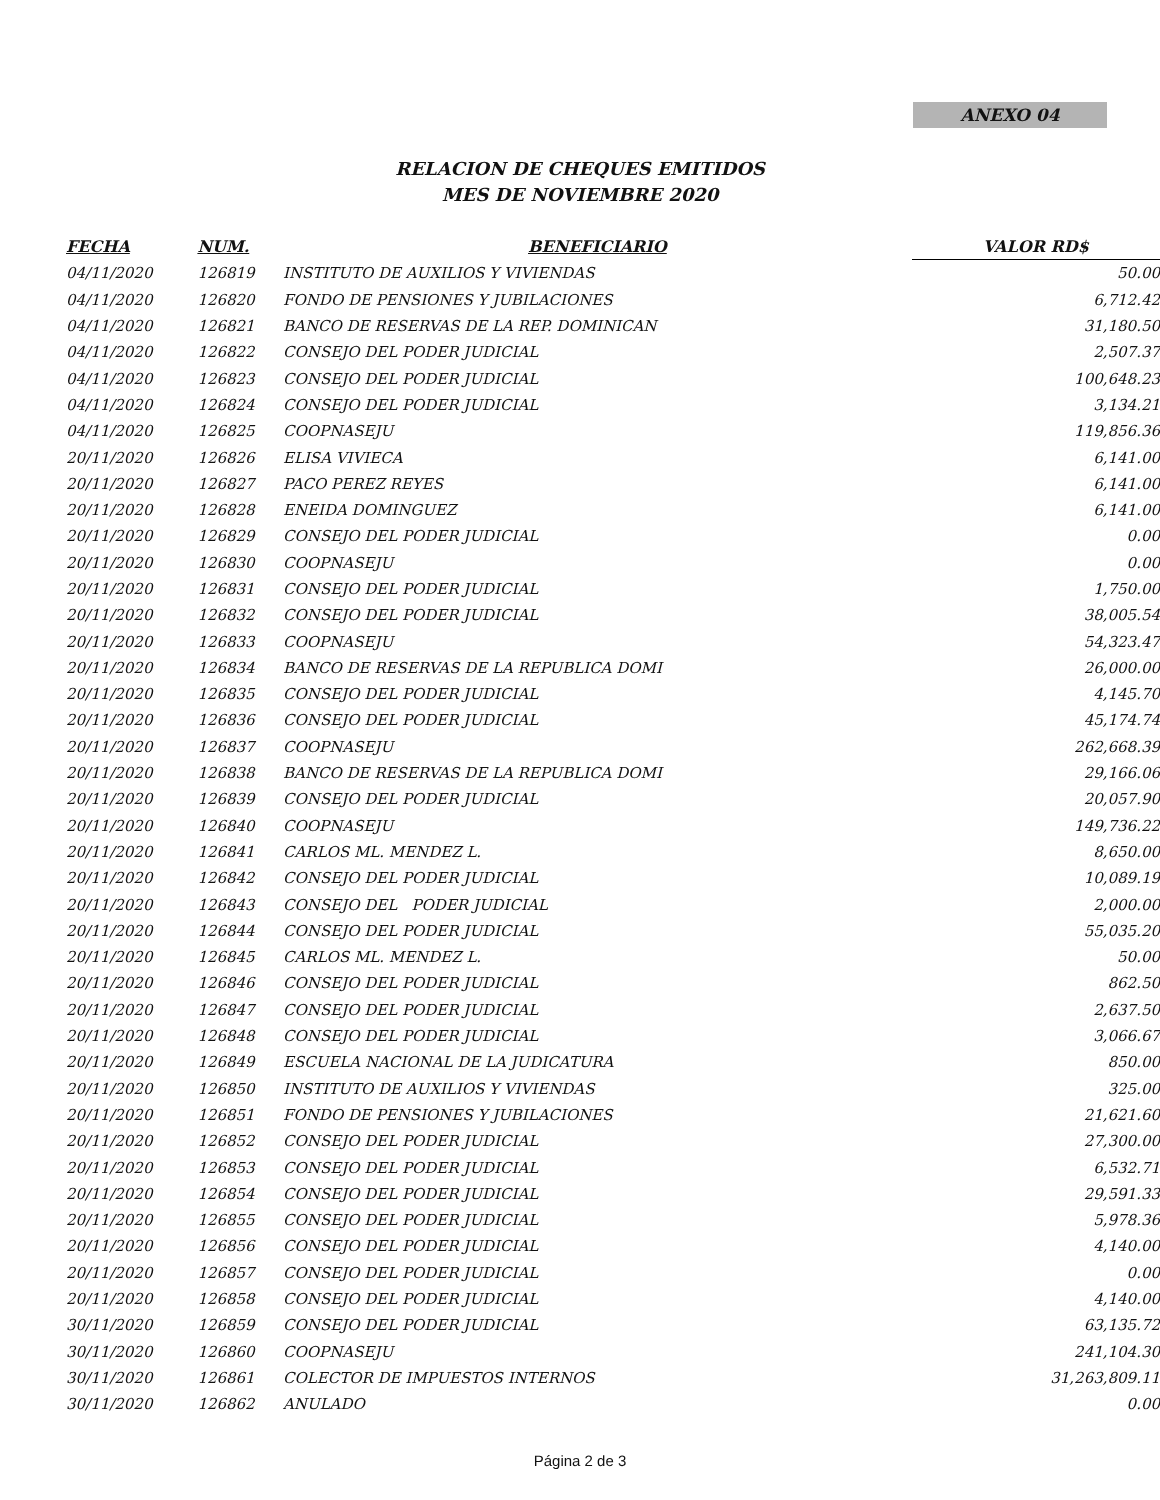ANEXO 04
RELACION DE CHEQUES EMITIDOS
MES DE NOVIEMBRE 2020
| FECHA | NUM. | BENEFICIARIO | VALOR RD$ |
| --- | --- | --- | --- |
| 04/11/2020 | 126819 | INSTITUTO DE AUXILIOS Y VIVIENDAS | 50.00 |
| 04/11/2020 | 126820 | FONDO DE PENSIONES Y JUBILACIONES | 6,712.42 |
| 04/11/2020 | 126821 | BANCO DE RESERVAS DE LA REP. DOMINICAN | 31,180.50 |
| 04/11/2020 | 126822 | CONSEJO DEL PODER JUDICIAL | 2,507.37 |
| 04/11/2020 | 126823 | CONSEJO DEL PODER JUDICIAL | 100,648.23 |
| 04/11/2020 | 126824 | CONSEJO DEL PODER JUDICIAL | 3,134.21 |
| 04/11/2020 | 126825 | COOPNASEJU | 119,856.36 |
| 20/11/2020 | 126826 | ELISA VIVIECA | 6,141.00 |
| 20/11/2020 | 126827 | PACO PEREZ REYES | 6,141.00 |
| 20/11/2020 | 126828 | ENEIDA DOMINGUEZ | 6,141.00 |
| 20/11/2020 | 126829 | CONSEJO DEL PODER JUDICIAL | 0.00 |
| 20/11/2020 | 126830 | COOPNASEJU | 0.00 |
| 20/11/2020 | 126831 | CONSEJO DEL PODER JUDICIAL | 1,750.00 |
| 20/11/2020 | 126832 | CONSEJO DEL PODER JUDICIAL | 38,005.54 |
| 20/11/2020 | 126833 | COOPNASEJU | 54,323.47 |
| 20/11/2020 | 126834 | BANCO DE RESERVAS DE LA REPUBLICA DOMI | 26,000.00 |
| 20/11/2020 | 126835 | CONSEJO DEL PODER JUDICIAL | 4,145.70 |
| 20/11/2020 | 126836 | CONSEJO DEL PODER JUDICIAL | 45,174.74 |
| 20/11/2020 | 126837 | COOPNASEJU | 262,668.39 |
| 20/11/2020 | 126838 | BANCO DE RESERVAS DE LA REPUBLICA DOMI | 29,166.06 |
| 20/11/2020 | 126839 | CONSEJO DEL PODER JUDICIAL | 20,057.90 |
| 20/11/2020 | 126840 | COOPNASEJU | 149,736.22 |
| 20/11/2020 | 126841 | CARLOS ML. MENDEZ L. | 8,650.00 |
| 20/11/2020 | 126842 | CONSEJO DEL PODER JUDICIAL | 10,089.19 |
| 20/11/2020 | 126843 | CONSEJO DEL PODER JUDICIAL | 2,000.00 |
| 20/11/2020 | 126844 | CONSEJO DEL PODER JUDICIAL | 55,035.20 |
| 20/11/2020 | 126845 | CARLOS ML. MENDEZ L. | 50.00 |
| 20/11/2020 | 126846 | CONSEJO DEL PODER JUDICIAL | 862.50 |
| 20/11/2020 | 126847 | CONSEJO DEL PODER JUDICIAL | 2,637.50 |
| 20/11/2020 | 126848 | CONSEJO DEL PODER JUDICIAL | 3,066.67 |
| 20/11/2020 | 126849 | ESCUELA NACIONAL DE LA JUDICATURA | 850.00 |
| 20/11/2020 | 126850 | INSTITUTO DE AUXILIOS Y VIVIENDAS | 325.00 |
| 20/11/2020 | 126851 | FONDO DE PENSIONES Y JUBILACIONES | 21,621.60 |
| 20/11/2020 | 126852 | CONSEJO DEL PODER JUDICIAL | 27,300.00 |
| 20/11/2020 | 126853 | CONSEJO DEL PODER JUDICIAL | 6,532.71 |
| 20/11/2020 | 126854 | CONSEJO DEL PODER JUDICIAL | 29,591.33 |
| 20/11/2020 | 126855 | CONSEJO DEL PODER JUDICIAL | 5,978.36 |
| 20/11/2020 | 126856 | CONSEJO DEL PODER JUDICIAL | 4,140.00 |
| 20/11/2020 | 126857 | CONSEJO DEL PODER JUDICIAL | 0.00 |
| 20/11/2020 | 126858 | CONSEJO DEL PODER JUDICIAL | 4,140.00 |
| 30/11/2020 | 126859 | CONSEJO DEL PODER JUDICIAL | 63,135.72 |
| 30/11/2020 | 126860 | COOPNASEJU | 241,104.30 |
| 30/11/2020 | 126861 | COLECTOR DE IMPUESTOS INTERNOS | 31,263,809.11 |
| 30/11/2020 | 126862 | ANULADO | 0.00 |
Página 2 de 3